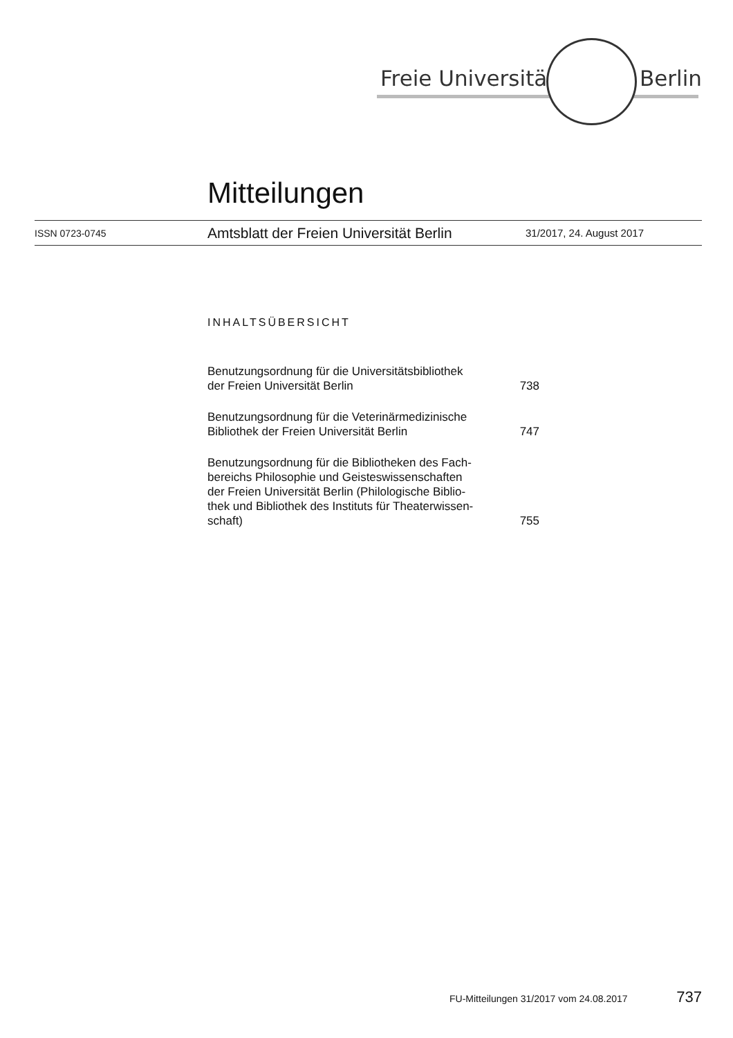Freie Universität Berlin
Mitteilungen
ISSN 0723-0745 Amtsblatt der Freien Universität Berlin 31/2017, 24. August 2017
INHALTSÜBERSICHT
Benutzungsordnung für die Universitätsbibliothek
der Freien Universität Berlin 738
Benutzungsordnung für die Veterinärmedizinische
Bibliothek der Freien Universität Berlin 747
Benutzungsordnung für die Bibliotheken des Fach-
bereichs Philosophie und Geisteswissenschaften
der Freien Universität Berlin (Philologische Biblio-
thek und Bibliothek des Instituts für Theaterwissen-
schaft) 755
FU-Mitteilungen 31/2017 vom 24.08.2017 737